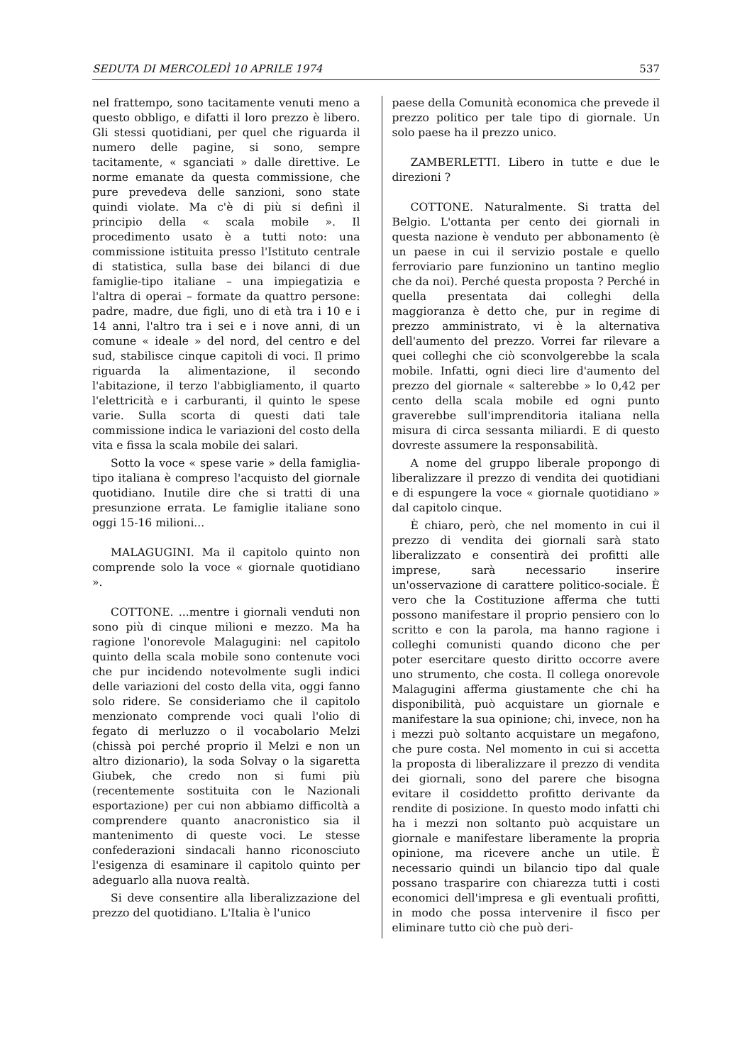SEDUTA DI MERCOLEDÌ 10 APRILE 1974 537
nel frattempo, sono tacitamente venuti meno a questo obbligo, e difatti il loro prezzo è libero. Gli stessi quotidiani, per quel che riguarda il numero delle pagine, si sono, sempre tacitamente, « sganciati » dalle direttive. Le norme emanate da questa commissione, che pure prevedeva delle sanzioni, sono state quindi violate. Ma c'è di più si definì il principio della « scala mobile ». Il procedimento usato è a tutti noto: una commissione istituita presso l'Istituto centrale di statistica, sulla base dei bilanci di due famiglie-tipo italiane – una impiegatizia e l'altra di operai – formate da quattro persone: padre, madre, due figli, uno di età tra i 10 e i 14 anni, l'altro tra i sei e i nove anni, di un comune « ideale » del nord, del centro e del sud, stabilisce cinque capitoli di voci. Il primo riguarda la alimentazione, il secondo l'abitazione, il terzo l'abbigliamento, il quarto l'elettricità e i carburanti, il quinto le spese varie. Sulla scorta di questi dati tale commissione indica le variazioni del costo della vita e fissa la scala mobile dei salari.
Sotto la voce « spese varie » della famiglia-tipo italiana è compreso l'acquisto del giornale quotidiano. Inutile dire che si tratti di una presunzione errata. Le famiglie italiane sono oggi 15-16 milioni...
MALAGUGINI. Ma il capitolo quinto non comprende solo la voce « giornale quotidiano ».
COTTONE. ...mentre i giornali venduti non sono più di cinque milioni e mezzo. Ma ha ragione l'onorevole Malagugini: nel capitolo quinto della scala mobile sono contenute voci che pur incidendo notevolmente sugli indici delle variazioni del costo della vita, oggi fanno solo ridere. Se consideriamo che il capitolo menzionato comprende voci quali l'olio di fegato di merluzzo o il vocabolario Melzi (chissà poi perché proprio il Melzi e non un altro dizionario), la soda Solvay o la sigaretta Giubek, che credo non si fumi più (recentemente sostituita con le Nazionali esportazione) per cui non abbiamo difficoltà a comprendere quanto anacronistico sia il mantenimento di queste voci. Le stesse confederazioni sindacali hanno riconosciuto l'esigenza di esaminare il capitolo quinto per adeguarlo alla nuova realtà.
Si deve consentire alla liberalizzazione del prezzo del quotidiano. L'Italia è l'unico
paese della Comunità economica che prevede il prezzo politico per tale tipo di giornale. Un solo paese ha il prezzo unico.
ZAMBERLETTI. Libero in tutte e due le direzioni ?
COTTONE. Naturalmente. Si tratta del Belgio. L'ottanta per cento dei giornali in questa nazione è venduto per abbonamento (è un paese in cui il servizio postale e quello ferroviario pare funzionino un tantino meglio che da noi). Perché questa proposta ? Perché in quella presentata dai colleghi della maggioranza è detto che, pur in regime di prezzo amministrato, vi è la alternativa dell'aumento del prezzo. Vorrei far rilevare a quei colleghi che ciò sconvolgerebbe la scala mobile. Infatti, ogni dieci lire d'aumento del prezzo del giornale « salterebbe » lo 0,42 per cento della scala mobile ed ogni punto graverebbe sull'imprenditoria italiana nella misura di circa sessanta miliardi. E di questo dovreste assumere la responsabilità.
A nome del gruppo liberale propongo di liberalizzare il prezzo di vendita dei quotidiani e di espungere la voce « giornale quotidiano » dal capitolo cinque.
È chiaro, però, che nel momento in cui il prezzo di vendita dei giornali sarà stato liberalizzato e consentirà dei profitti alle imprese, sarà necessario inserire un'osservazione di carattere politico-sociale. È vero che la Costituzione afferma che tutti possono manifestare il proprio pensiero con lo scritto e con la parola, ma hanno ragione i colleghi comunisti quando dicono che per poter esercitare questo diritto occorre avere uno strumento, che costa. Il collega onorevole Malagugini afferma giustamente che chi ha disponibilità, può acquistare un giornale e manifestare la sua opinione; chi, invece, non ha i mezzi può soltanto acquistare un megafono, che pure costa. Nel momento in cui si accetta la proposta di liberalizzare il prezzo di vendita dei giornali, sono del parere che bisogna evitare il cosiddetto profitto derivante da rendite di posizione. In questo modo infatti chi ha i mezzi non soltanto può acquistare un giornale e manifestare liberamente la propria opinione, ma ricevere anche un utile. È necessario quindi un bilancio tipo dal quale possano trasparire con chiarezza tutti i costi economici dell'impresa e gli eventuali profitti, in modo che possa intervenire il fisco per eliminare tutto ciò che può deri-